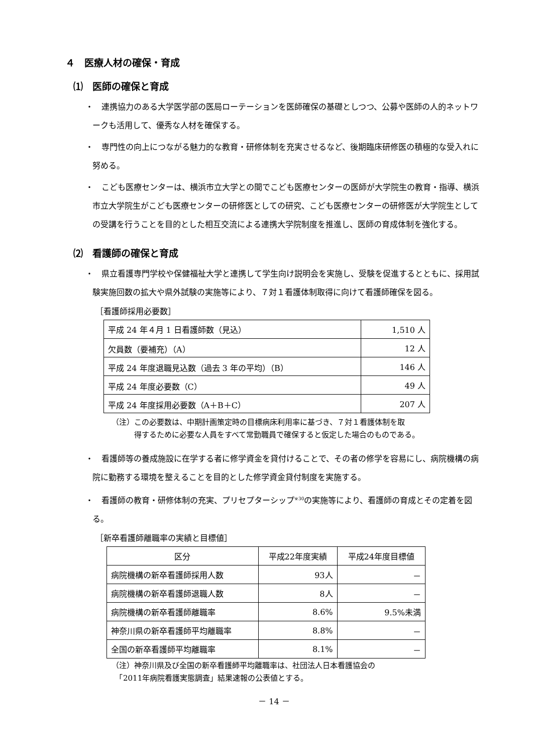４　医療人材の確保・育成
⑴　医師の確保と育成
・　連携協力のある大学医学部の医局ローテーションを医師確保の基礎としつつ、公募や医師の人的ネットワークも活用して、優秀な人材を確保する。
・　専門性の向上につながる魅力的な教育・研修体制を充実させるなど、後期臨床研修医の積極的な受入れに努める。
・　こども医療センターは、横浜市立大学との間でこども医療センターの医師が大学院生の教育・指導、横浜市立大学院生がこども医療センターの研修医としての研究、こども医療センターの研修医が大学院生としての受講を行うことを目的とした相互交流による連携大学院制度を推進し、医師の育成体制を強化する。
⑵　看護師の確保と育成
・　県立看護専門学校や保健福祉大学と連携して学生向け説明会を実施し、受験を促進するとともに、採用試験実施回数の拡大や県外試験の実施等により、７対１看護体制取得に向けて看護師確保を図る。
［看護師採用必要数］
| 平成 24 年４月 1 日看護師数（見込） | 1,510 人 |
| 欠員数（要補充）（A） | 12 人 |
| 平成 24 年度退職見込数（過去 3 年の平均）（B） | 146 人 |
| 平成 24 年度必要数（C） | 49 人 |
| 平成 24 年度採用必要数（A＋B＋C） | 207 人 |
（注）この必要数は、中期計画策定時の目標病床利用率に基づき、７対１看護体制を取
　　　得するために必要な人員をすべて常勤職員で確保すると仮定した場合のものである。
・　看護師等の養成施設に在学する者に修学資金を貸付けることで、その者の修学を容易にし、病院機構の病院に勤務する環境を整えることを目的とした修学資金貸付制度を実施する。
・　看護師の教育・研修体制の充実、プリセプターシップ<sup>※30</sup>の実施等により、看護師の育成とその定着を図る。
［新卒看護師離職率の実績と目標値］
| 区分 | 平成22年度実績 | 平成24年度目標値 |
| --- | --- | --- |
| 病院機構の新卒看護師採用人数 | 93人 | － |
| 病院機構の新卒看護師退職人数 | 8人 | － |
| 病院機構の新卒看護師離職率 | 8.6% | 9.5%未満 |
| 神奈川県の新卒看護師平均離職率 | 8.8% | － |
| 全国の新卒看護師平均離職率 | 8.1% | － |
（注）神奈川県及び全国の新卒看護師平均離職率は、社団法人日本看護協会の
　「2011年病院看護実態調査」結果速報の公表値とする。
－ 14 －